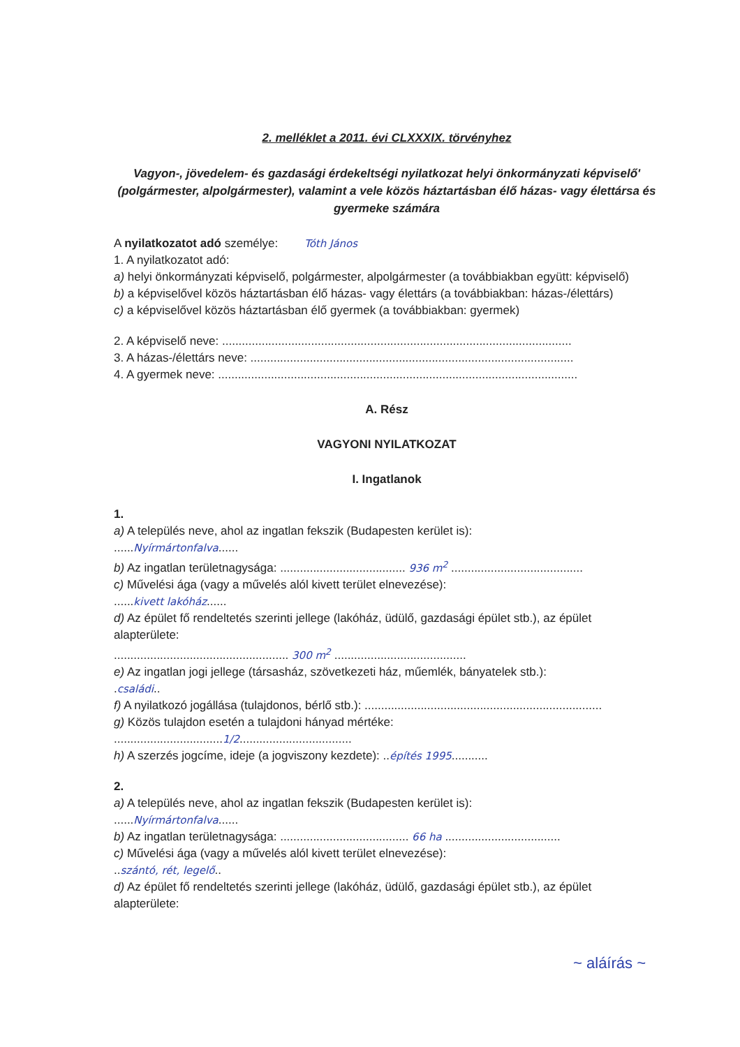2. melléklet a 2011. évi CLXXXIX. törvényhez
Vagyon-, jövedelem- és gazdasági érdekeltségi nyilatkozat helyi önkormányzati képviselő' (polgármester, alpolgármester), valamint a vele közös háztartásban élő házas- vagy élettársa és gyermeke számára
A nyilatkozatot adó személye: Tóth János
1. A nyilatkozatot adó:
a) helyi önkormányzati képviselő, polgármester, alpolgármester (a továbbiakban együtt: képviselő)
b) a képviselővel közös háztartásban élő házas- vagy élettárs (a továbbiakban: házas-/élettárs)
c) a képviselővel közös háztartásban élő gyermek (a továbbiakban: gyermek)
2. A képviselő neve: ..........................................................................................................
3. A házas-/élettárs neve: ..................................................................................................
4. A gyermek neve: .............................................................................................................
A. Rész
VAGYONI NYILATKOZAT
I. Ingatlanok
1.
a) A település neve, ahol az ingatlan fekszik (Budapesten kerület is):
......Nyírmártonfalva......
b) Az ingatlan területnagysága: ...................................... 936 m<sup>2</sup> ........................................
c) Művelési ága (vagy a művelés alól kivett terület elnevezése):
......kivett lakóház......
d) Az épület fő rendeltetés szerinti jellege (lakóház, üdülő, gazdasági épület stb.), az épület alapterülete:
..................................................... 300 m<sup>2</sup> ........................................
e) Az ingatlan jogi jellege (társasház, szövetkezeti ház, műemlék, bányatelek stb.):
.családi..
f) A nyilatkozó jogállása (tulajdonos, bérlő stb.): ........................................................................
g) Közös tulajdon esetén a tulajdoni hányad mértéke:
.................................1/2..................................
h) A szerzés jogcíme, ideje (a jogviszony kezdete): ..építés 1995...........
2.
a) A település neve, ahol az ingatlan fekszik (Budapesten kerület is):
......Nyírmártonfalva......
b) Az ingatlan területnagysága: ....................................... 66 ha ...................................
c) Művelési ága (vagy a művelés alól kivett terület elnevezése):
..szántó, rét, legelő..
d) Az épület fő rendeltetés szerinti jellege (lakóház, üdülő, gazdasági épület stb.), az épület alapterülete:
~ aláírás ~